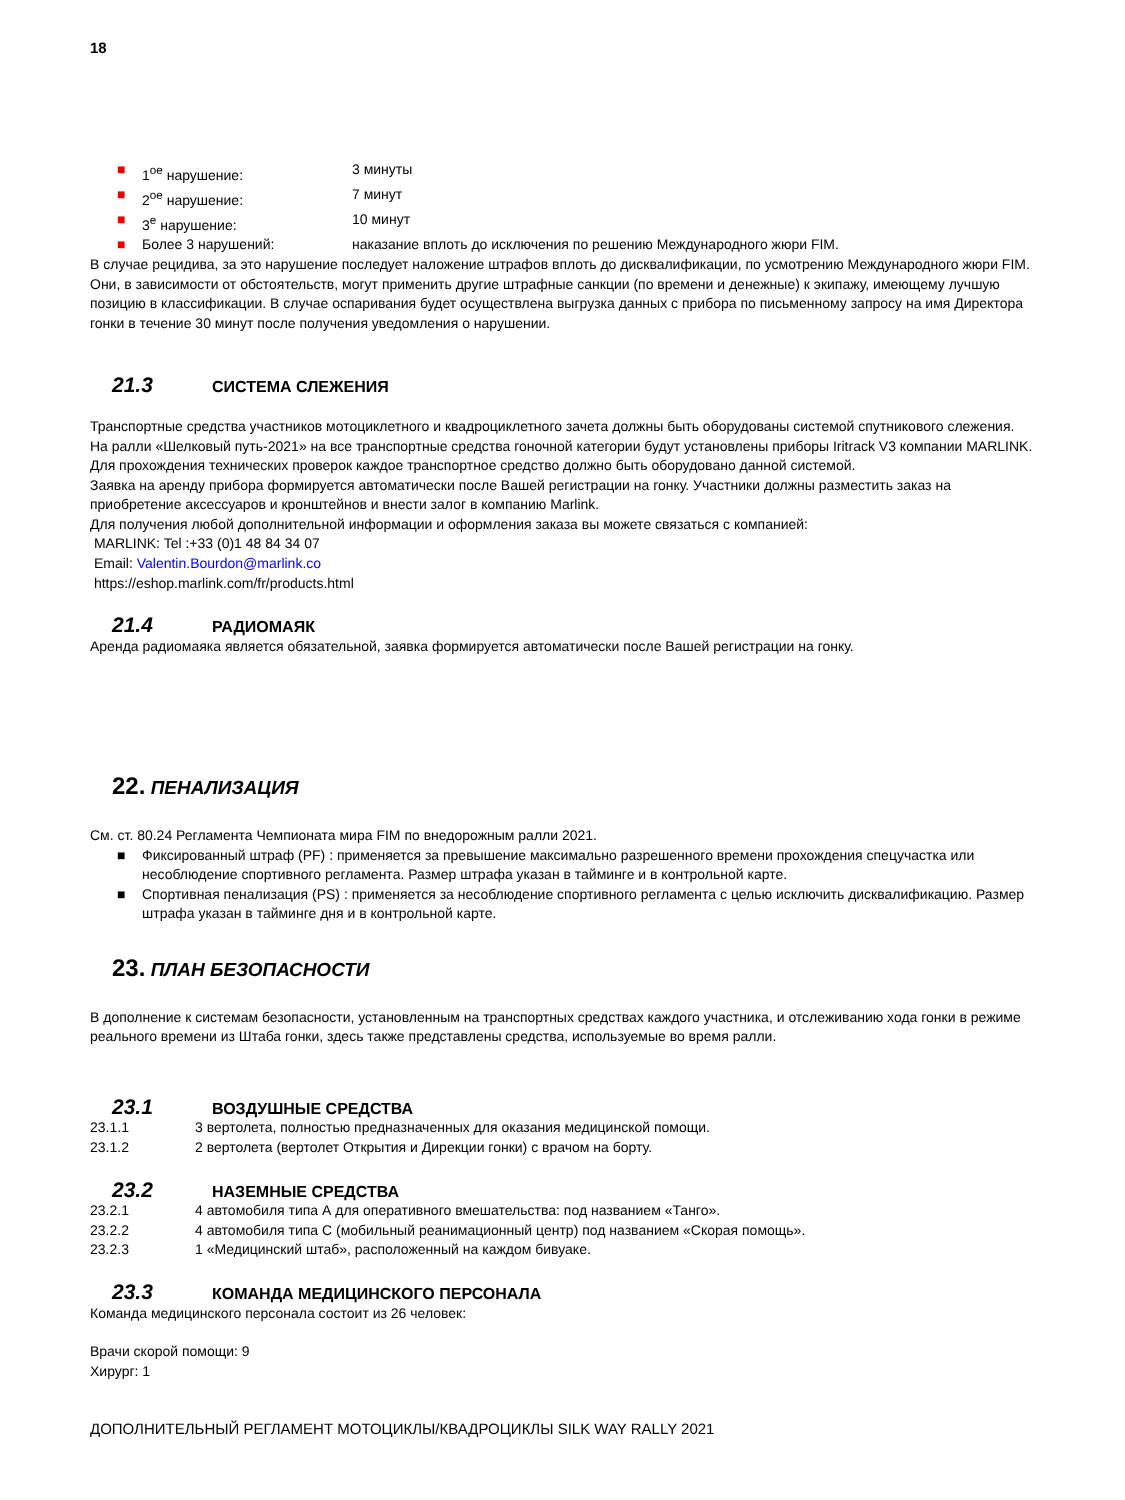18
■ 1<sup>ое</sup> нарушение: 3 минуты
■ 2<sup>ое</sup> нарушение: 7 минут
■ 3<sup>е</sup> нарушение: 10 минут
■ Более 3 нарушений: наказание вплоть до исключения по решению Международного жюри FIM.
В случае рецидива, за это нарушение последует наложение штрафов вплоть до дисквалификации, по усмотрению Международного жюри FIM.
Они, в зависимости от обстоятельств, могут применить другие штрафные санкции (по времени и денежные) к экипажу, имеющему лучшую позицию в классификации. В случае оспаривания будет осуществлена выгрузка данных с прибора по письменному запросу на имя Директора гонки в течение 30 минут после получения уведомления о нарушении.
21.3 СИСТЕМА СЛЕЖЕНИЯ
Транспортные средства участников мотоциклетного и квадроциклетного зачета должны быть оборудованы системой спутникового слежения. На ралли «Шелковый путь-2021» на все транспортные средства гоночной категории будут установлены приборы Iritrack V3 компании MARLINK. Для прохождения технических проверок каждое транспортное средство должно быть оборудовано данной системой.
Заявка на аренду прибора формируется автоматически после Вашей регистрации на гонку. Участники должны разместить заказ на приобретение аксессуаров и кронштейнов и внести залог в компанию Marlink.
Для получения любой дополнительной информации и оформления заказа вы можете связаться с компанией:
MARLINK: Tel :+33 (0)1 48 84 34 07
Email: Valentin.Bourdon@marlink.co
https://eshop.marlink.com/fr/products.html
21.4 РАДИОМАЯК
Аренда радиомаяка является обязательной, заявка формируется автоматически после Вашей регистрации на гонку.
22. ПЕНАЛИЗАЦИЯ
См. ст. 80.24 Регламента Чемпионата мира FIM по внедорожным ралли 2021.
■ Фиксированный штраф (PF) : применяется за превышение максимально разрешенного времени прохождения спецучастка или несоблюдение спортивного регламента. Размер штрафа указан в тайминге и в контрольной карте.
■ Спортивная пенализация (PS) : применяется за несоблюдение спортивного регламента с целью исключить дисквалификацию. Размер штрафа указан в тайминге дня и в контрольной карте.
23. ПЛАН БЕЗОПАСНОСТИ
В дополнение к системам безопасности, установленным на транспортных средствах каждого участника, и отслеживанию хода гонки в режиме реального времени из Штаба гонки, здесь также представлены средства, используемые во время ралли.
23.1 ВОЗДУШНЫЕ СРЕДСТВА
23.1.1 3 вертолета, полностью предназначенных для оказания медицинской помощи.
23.1.2 2 вертолета (вертолет Открытия и Дирекции гонки) с врачом на борту.
23.2 НАЗЕМНЫЕ СРЕДСТВА
23.2.1 4 автомобиля типа А для оперативного вмешательства: под названием «Танго».
23.2.2 4 автомобиля типа С (мобильный реанимационный центр) под названием «Скорая помощь».
23.2.3 1 «Медицинский штаб», расположенный на каждом бивуаке.
23.3 КОМАНДА МЕДИЦИНСКОГО ПЕРСОНАЛА
Команда медицинского персонала состоит из 26 человек:
Врачи скорой помощи: 9
Хирург: 1
ДОПОЛНИТЕЛЬНЫЙ РЕГЛАМЕНТ МОТОЦИКЛЫ/КВАДРОЦИКЛЫ SILK WAY RALLY 2021